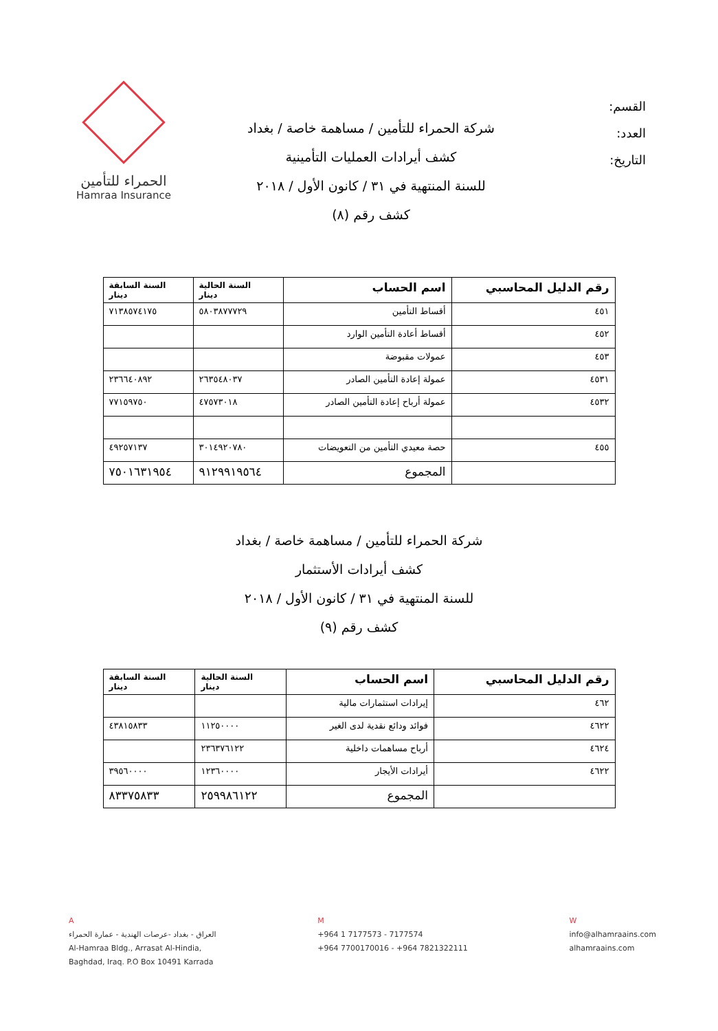القسم:
العدد:
التاريخ:
شركة الحمراء للتأمين / مساهمة خاصة / بغداد
كشف أيرادات العمليات التأمينية
للسنة المنتهية في ٣١ / كانون الأول / ٢٠١٨
كشف رقم (٨)
الحمراء للتأمين
Hamraa Insurance
| رقم الدليل المحاسبي | اسم الحساب | السنة الحالية دينار | السنة السابقة دينار |
| --- | --- | --- | --- |
| ٤٥١ | أقساط التأمين | ٥٨٠٣٨٧٧٧٢٩ | ٧١٣٨٥٧٤١٧٥ |
| ٤٥٢ | أقساط أعادة التأمين الوارد | | |
| ٤٥٣ | عمولات مقبوضة | | |
| ٤٥٣١ | عمولة إعادة التأمين الصادر | ٢٦٣٥٤٨٠٣٧ | ٢٣٦٦٤٠٨٩٢ |
| ٤٥٣٢ | عمولة أرباح إعادة التأمين الصادر | ٤٧٥٧٣٠١٨ | ٧٧١٥٩٧٥٠ |
| ٤٥٥ | حصة معيدي التأمين من التعويضات | ٣٠١٤٩٢٠٧٨٠ | ٤٩٢٥٧١٣٧ |
| | المجموع | ٩١٢٩٩١٩٥٦٤ | ٧٥٠١٦٣١٩٥٤ |
شركة الحمراء للتأمين / مساهمة خاصة / بغداد
كشف أيرادات الأستثمار
للسنة المنتهية في ٣١ / كانون الأول / ٢٠١٨
كشف رقم (٩)
| رقم الدليل المحاسبي | اسم الحساب | السنة الحالية دينار | السنة السابقة دينار |
| --- | --- | --- | --- |
| ٤٦٢ | إيرادات استثمارات مالية | | |
| ٤٦٢٢ | فوائد ودائع نقدية لدى الغير | ١١٢٥٠٠٠٠ | ٤٣٨١٥٨٣٣ |
| ٤٦٢٤ | أرباح مساهمات داخلية | ٢٣٦٣٧٦١٢٢ | |
| ٤٦٢٢ | أيرادات الأيجار | ١٢٣٦٠٠٠٠ | ٣٩٥٦٠٠٠٠ |
| | المجموع | ٢٥٩٩٨٦١٢٢ | ٨٣٣٧٥٨٣٣ |
A
العراق - بغداد -عرصات الهندية - عمارة الحمراء
Al-Hamraa Bldg., Arrasat Al-Hindia,
Baghdad, Iraq. P.O Box 10491 Karrada
M
+964 1 7177573 - 7177574
+964 7700170016 - +964 7821322111
W
info@alhamraains.com
alhamraains.com